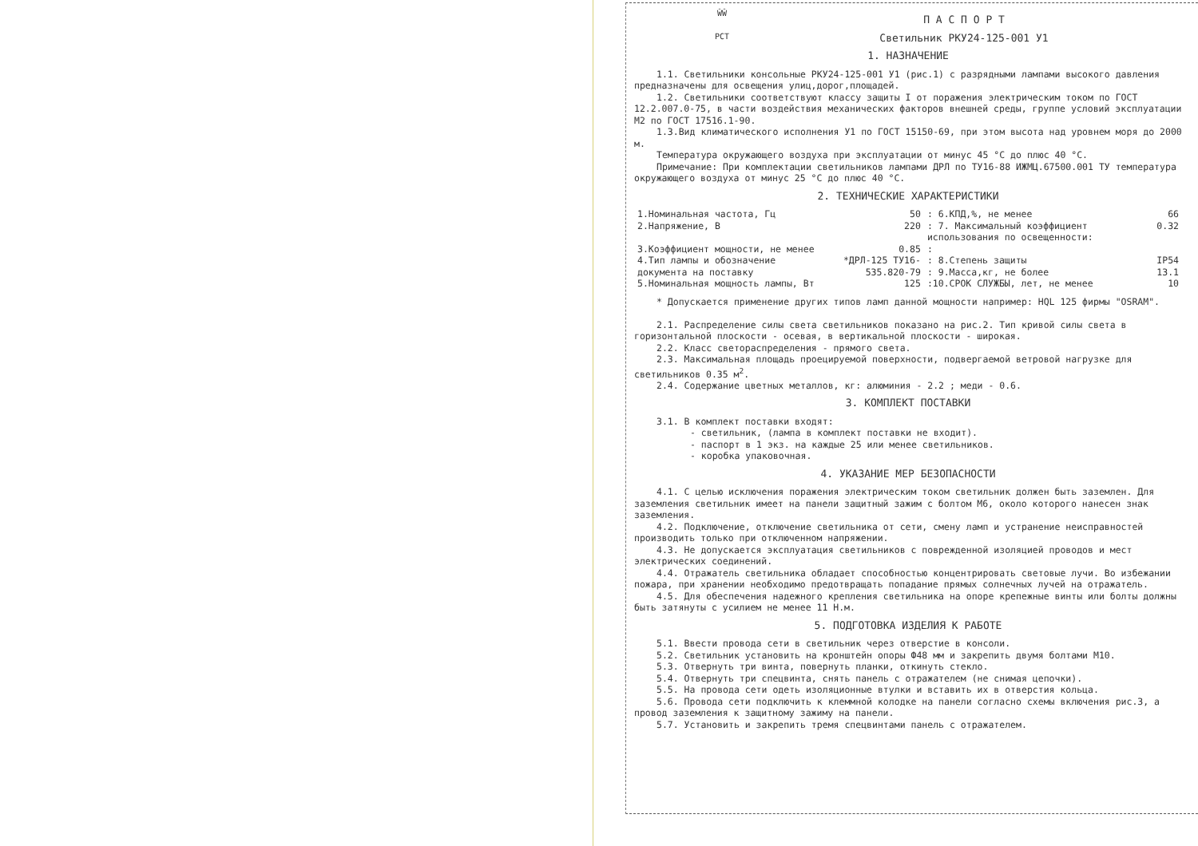ŴŴ
PCT
П А С П О Р Т
Светильник РКУ24-125-001 У1
1. НАЗНАЧЕНИЕ
1.1. Светильники консольные РКУ24-125-001 У1 (рис.1) с разрядными лампами высокого давления предназначены для освещения улиц,дорог,площадей.
1.2. Светильники соответствуют классу защиты I от поражения электрическим током по ГОСТ 12.2.007.0-75, в части воздействия механических факторов внешней среды, группе условий эксплуатации М2 по ГОСТ 17516.1-90.
1.3.Вид климатического исполнения У1 по ГОСТ 15150-69, при этом высота над уровнем моря до 2000 м.
Температура окружающего воздуха при эксплуатации от минус 45 °С до плюс 40 °С.
Примечание: При комплектации светильников лампами ДРЛ по ТУ16-88 ИЖМЦ.67500.001 ТУ температура окружающего воздуха от минус 25 °С до плюс 40 °С.
2. ТЕХНИЧЕСКИЕ ХАРАКТЕРИСТИКИ
| 1.Номинальная частота, Гц | 50 | : 6.КПД,%, не менее | 66 |
| 2.Напряжение, В | 220 | : 7. Максимальный коэффициент использования по освещенности: | 0.32 |
| 3.Коэффициент мощности, не менее | 0.85 | : | |
| 4.Тип лампы и обозначение документа на поставку | *ДРЛ-125 ТУ16-535.820-79 | : 8.Степень защиты : 9.Масса,кг, не более | IP54 13.1 |
| 5.Номинальная мощность лампы, Вт | 125 | :10.СРОК СЛУЖБЫ, лет, не менее | 10 |
* Допускается применение других типов ламп данной мощности например: HQL 125 фирмы "OSRAM".
2.1. Распределение силы света светильников показано на рис.2. Тип кривой силы света в горизонтальной плоскости - осевая, в вертикальной плоскости - широкая.
2.2. Класс светораспределения - прямого света.
2.3. Максимальная площадь проецируемой поверхности, подвергаемой ветровой нагрузке для светильников 0.35 м<sup>2</sup>.
2.4. Содержание цветных металлов, кг: алюминия - 2.2 ; меди - 0.6.
3. КОМПЛЕКТ ПОСТАВКИ
3.1. В комплект поставки входят:
- светильник, (лампа в комплект поставки не входит).
- паспорт в 1 экз. на каждые 25 или менее светильников.
- коробка упаковочная.
4. УКАЗАНИЕ МЕР БЕЗОПАСНОСТИ
4.1. С целью исключения поражения электрическим током светильник должен быть заземлен. Для заземления светильник имеет на панели защитный зажим с болтом М6, около которого нанесен знак заземления.
4.2. Подключение, отключение светильника от сети, смену ламп и устранение неисправностей производить только при отключенном напряжении.
4.3. Не допускается эксплуатация светильников с поврежденной изоляцией проводов и мест электрических соединений.
4.4. Отражатель светильника обладает способностью концентрировать световые лучи. Во избежании пожара, при хранении необходимо предотвращать попадание прямых солнечных лучей на отражатель.
4.5. Для обеспечения надежного крепления светильника на опоре крепежные винты или болты должны быть затянуты с усилием не менее 11 Н.м.
5. ПОДГОТОВКА ИЗДЕЛИЯ К РАБОТЕ
5.1. Ввести провода сети в светильник через отверстие в консоли.
5.2. Светильник установить на кронштейн опоры Ф48 мм и закрепить двумя болтами М10.
5.3. Отвернуть три винта, повернуть планки, откинуть стекло.
5.4. Отвернуть три спецвинта, снять панель с отражателем (не снимая цепочки).
5.5. На провода сети одеть изоляционные втулки и вставить их в отверстия кольца.
5.6. Провода сети подключить к клеммной колодке на панели согласно схемы включения рис.3, а провод заземления к защитному зажиму на панели.
5.7. Установить и закрепить тремя спецвинтами панель с отражателем.